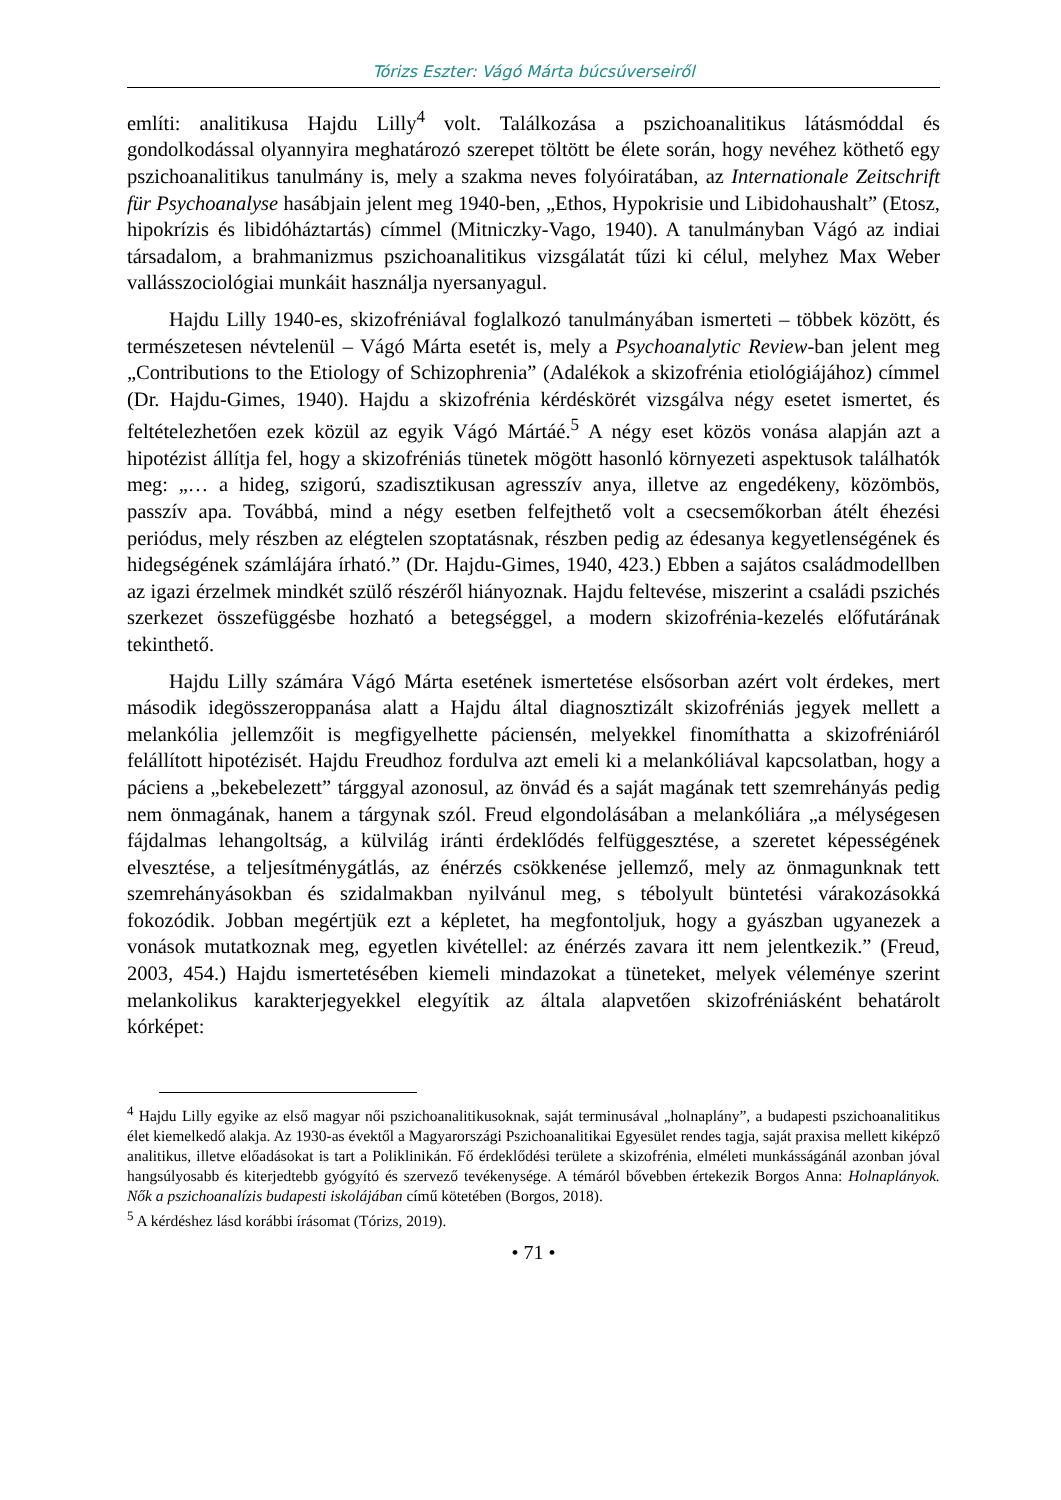Tórizs Eszter: Vágó Márta búcsúverseiről
említi: analitikusa Hajdu Lilly<sup>4</sup> volt. Találkozása a pszichoanalitikus látásmóddal és gondolkodással olyannyira meghatározó szerepet töltött be élete során, hogy nevéhez köthető egy pszichoanalitikus tanulmány is, mely a szakma neves folyóiratában, az Internationale Zeitschrift für Psychoanalyse hasábjain jelent meg 1940-ben, „Ethos, Hypokrisie und Libidohaushalt” (Etosz, hipokrízis és libidóháztartás) címmel (Mitniczky-Vago, 1940). A tanulmányban Vágó az indiai társadalom, a brahmanizmus pszichoanalitikus vizsgálatát tűzi ki célul, melyhez Max Weber vallásszociológiai munkáit használja nyersanyagul.
Hajdu Lilly 1940-es, skizofréniával foglalkozó tanulmányában ismerteti – többek között, és természetesen névtelenül – Vágó Márta esetét is, mely a Psychoanalytic Review-ban jelent meg „Contributions to the Etiology of Schizophrenia” (Adalékok a skizofrénia etiológiájához) címmel (Dr. Hajdu-Gimes, 1940). Hajdu a skizofrénia kérdéskörét vizsgálva négy esetet ismertet, és feltételezhetően ezek közül az egyik Vágó Mártáé.<sup>5</sup> A négy eset közös vonása alapján azt a hipotézist állítja fel, hogy a skizofréniás tünetek mögött hasonló környezeti aspektusok találhatók meg: „… a hideg, szigorú, szadisztikusan agresszív anya, illetve az engedékeny, közömbös, passzív apa. Továbbá, mind a négy esetben felfejthető volt a csecsemőkorban átélt éhezési periódus, mely részben az elégtelen szoptatásnak, részben pedig az édesanya kegyetlenségének és hidegségének számlájára írható.” (Dr. Hajdu-Gimes, 1940, 423.) Ebben a sajátos családmodellben az igazi érzelmek mindkét szülő részéről hiányoznak. Hajdu feltevése, miszerint a családi pszichés szerkezet összefüggésbe hozható a betegséggel, a modern skizofrénia-kezelés előfutárának tekinthető.
Hajdu Lilly számára Vágó Márta esetének ismertetése elsősorban azért volt érdekes, mert második idegösszeroppanása alatt a Hajdu által diagnosztizált skizofréniás jegyek mellett a melankólia jellemzőit is megfigyelhette páciensén, melyekkel finomíthatta a skizofréniáról felállított hipotézisét. Hajdu Freudhoz fordulva azt emeli ki a melankóliával kapcsolatban, hogy a páciens a „bekebelezett” tárggyal azonosul, az önvád és a saját magának tett szemrehányás pedig nem önmagának, hanem a tárgynak szól. Freud elgondolásában a melankóliára „a mélységesen fájdalmas lehangoltság, a külvilág iránti érdeklődés felfüggesztése, a szeretet képességének elvesztése, a teljesítménygátlás, az énérzés csökkenése jellemző, mely az önmagunknak tett szemrehányásokban és szidalmakban nyilvánul meg, s tébolyult büntetési várakozásokká fokozódik. Jobban megértjük ezt a képletet, ha megfontoljuk, hogy a gyászban ugyanezek a vonások mutatkoznak meg, egyetlen kivétellel: az énérzés zavara itt nem jelentkezik.” (Freud, 2003, 454.) Hajdu ismertetésében kiemeli mindazokat a tüneteket, melyek véleménye szerint melankolikus karakterjegyekkel elegyítik az általa alapvetően skizofréniásként behatárolt kórképet:
<sup>4</sup> Hajdu Lilly egyike az első magyar női pszichoanalitikusoknak, saját terminusával „holnaplány”, a budapesti pszichoanalitikus élet kiemelkedő alakja. Az 1930-as évektől a Magyarországi Pszichoanalitikai Egyesület rendes tagja, saját praxisa mellett kiképző analitikus, illetve előadásokat is tart a Poliklinikán. Fő érdeklődési területe a skizofrénia, elméleti munkásságánál azonban jóval hangsúlyosabb és kiterjedtebb gyógyító és szervező tevékenysége. A témáról bővebben értekezik Borgos Anna: Holnaplányok. Nők a pszichoanalízis budapesti iskolájában című kötetében (Borgos, 2018).
<sup>5</sup> A kérdéshez lásd korábbi írásomat (Tórizs, 2019).
• 71 •